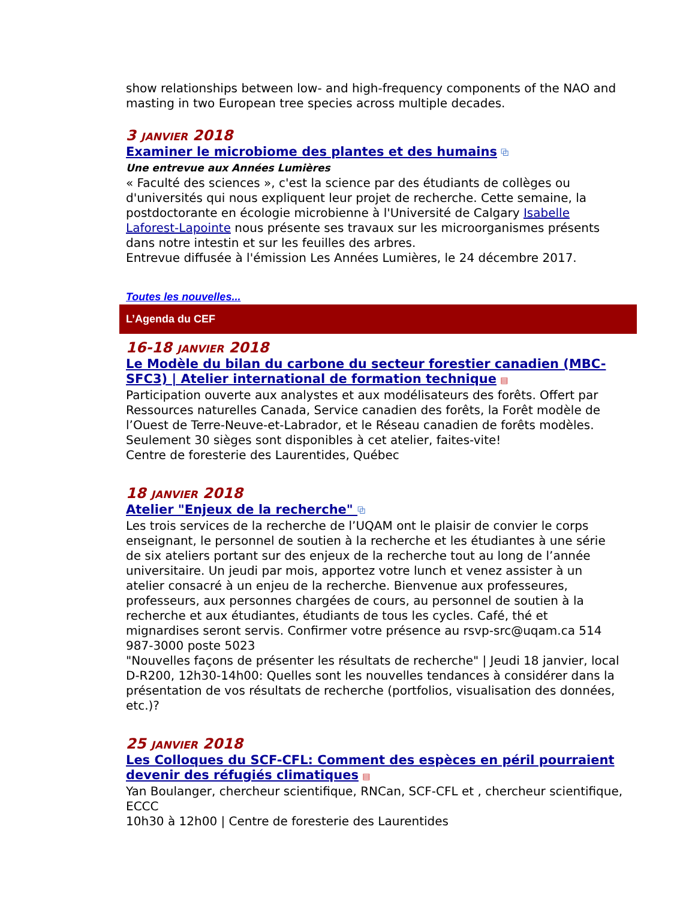show relationships between low- and high-frequency components of the NAO and masting in two European tree species across multiple decades.
3 JANVIER 2018
Examiner le microbiome des plantes et des humains ⧉
Une entrevue aux Années Lumières
« Faculté des sciences », c'est la science par des étudiants de collèges ou d'universités qui nous expliquent leur projet de recherche. Cette semaine, la postdoctorante en écologie microbienne à l'Université de Calgary Isabelle Laforest-Lapointe nous présente ses travaux sur les microorganismes présents dans notre intestin et sur les feuilles des arbres.
Entrevue diffusée à l'émission Les Années Lumières, le 24 décembre 2017.
Toutes les nouvelles...
L’Agenda du CEF
16-18 JANVIER 2018
Le Modèle du bilan du carbone du secteur forestier canadien (MBC-SFC3) | Atelier international de formation technique ▤
Participation ouverte aux analystes et aux modélisateurs des forêts. Offert par Ressources naturelles Canada, Service canadien des forêts, la Forêt modèle de l’Ouest de Terre-Neuve-et-Labrador, et le Réseau canadien de forêts modèles. Seulement 30 sièges sont disponibles à cet atelier, faites-vite!
Centre de foresterie des Laurentides, Québec
18 JANVIER 2018
Atelier "Enjeux de la recherche" ⧉
Les trois services de la recherche de l’UQAM ont le plaisir de convier le corps enseignant, le personnel de soutien à la recherche et les étudiantes à une série de six ateliers portant sur des enjeux de la recherche tout au long de l’année universitaire. Un jeudi par mois, apportez votre lunch et venez assister à un atelier consacré à un enjeu de la recherche. Bienvenue aux professeures, professeurs, aux personnes chargées de cours, au personnel de soutien à la recherche et aux étudiantes, étudiants de tous les cycles. Café, thé et mignardises seront servis. Confirmer votre présence au rsvp-src@uqam.ca 514 987-3000 poste 5023
"Nouvelles façons de présenter les résultats de recherche" | Jeudi 18 janvier, local D-R200, 12h30-14h00: Quelles sont les nouvelles tendances à considérer dans la présentation de vos résultats de recherche (portfolios, visualisation des données, etc.)?
25 JANVIER 2018
Les Colloques du SCF-CFL: Comment des espèces en péril pourraient devenir des réfugiés climatiques ▤
Yan Boulanger, chercheur scientifique, RNCan, SCF-CFL et , chercheur scientifique, ECCC
10h30 à 12h00 | Centre de foresterie des Laurentides